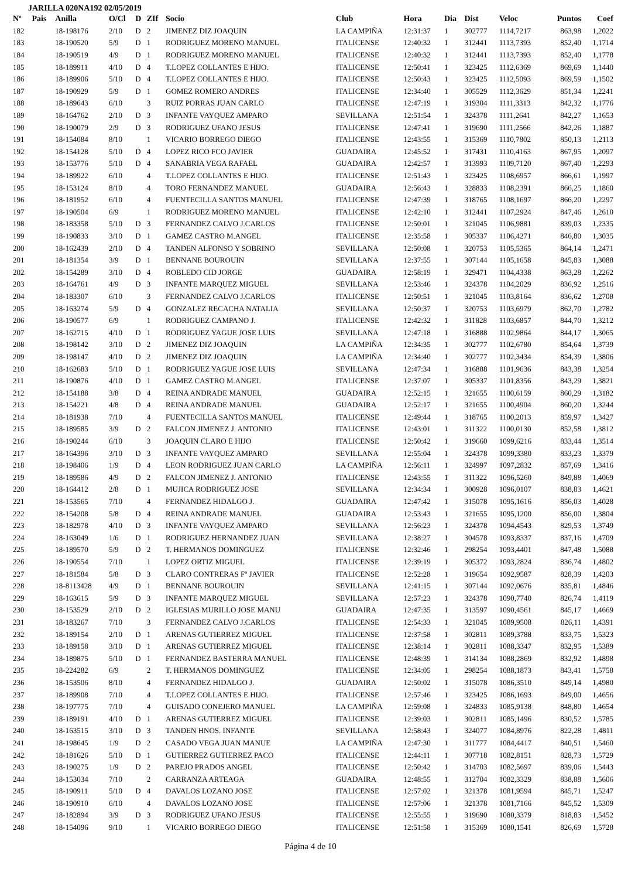JARILLA 020NA192 02/05/2019
| Nº | Pais | Anilla | O/Cl | D | ZIf | Socio | Club | Hora | Dia | Dist | Veloc | Puntos | Coef |
| --- | --- | --- | --- | --- | --- | --- | --- | --- | --- | --- | --- | --- | --- |
| 182 | | 18-198176 | 2/10 | D | 2 | JIMENEZ DIZ JOAQUIN | LA CAMPIÑA | 12:31:37 | 1 | 302777 | 1114,7217 | 863,98 | 1,2022 |
| 183 | | 18-190520 | 5/9 | D | 1 | RODRIGUEZ MORENO MANUEL | ITALICENSE | 12:40:32 | 1 | 312441 | 1113,7393 | 852,40 | 1,1714 |
| 184 | | 18-190519 | 4/9 | D | 1 | RODRIGUEZ MORENO MANUEL | ITALICENSE | 12:40:32 | 1 | 312441 | 1113,7393 | 852,40 | 1,1778 |
| 185 | | 18-189911 | 4/10 | D | 4 | T.LOPEZ COLLANTES E HIJO. | ITALICENSE | 12:50:41 | 1 | 323425 | 1112,6369 | 869,69 | 1,1440 |
| 186 | | 18-189906 | 5/10 | D | 4 | T.LOPEZ COLLANTES E HIJO. | ITALICENSE | 12:50:43 | 1 | 323425 | 1112,5093 | 869,59 | 1,1502 |
| 187 | | 18-190929 | 5/9 | D | 1 | GOMEZ ROMERO ANDRES | ITALICENSE | 12:34:40 | 1 | 305529 | 1112,3629 | 851,34 | 1,2241 |
| 188 | | 18-189643 | 6/10 | | 3 | RUIZ PORRAS JUAN CARLO | ITALICENSE | 12:47:19 | 1 | 319304 | 1111,3313 | 842,32 | 1,1776 |
| 189 | | 18-164762 | 2/10 | D | 3 | INFANTE VAYQUEZ AMPARO | SEVILLANA | 12:51:54 | 1 | 324378 | 1111,2641 | 842,27 | 1,1653 |
| 190 | | 18-190079 | 2/9 | D | 3 | RODRIGUEZ UFANO JESUS | ITALICENSE | 12:47:41 | 1 | 319690 | 1111,2566 | 842,26 | 1,1887 |
| 191 | | 18-154084 | 8/10 | | 1 | VICARIO BORREGO DIEGO | ITALICENSE | 12:43:55 | 1 | 315369 | 1110,7802 | 850,13 | 1,2113 |
| 192 | | 18-154128 | 5/10 | D | 4 | LOPEZ RICO FCO JAVIER | GUADAIRA | 12:45:52 | 1 | 317431 | 1110,4163 | 867,95 | 1,2097 |
| 193 | | 18-153776 | 5/10 | D | 4 | SANABRIA VEGA RAFAEL | GUADAIRA | 12:42:57 | 1 | 313993 | 1109,7120 | 867,40 | 1,2293 |
| 194 | | 18-189922 | 6/10 | | 4 | T.LOPEZ COLLANTES E HIJO. | ITALICENSE | 12:51:43 | 1 | 323425 | 1108,6957 | 866,61 | 1,1997 |
| 195 | | 18-153124 | 8/10 | | 4 | TORO FERNANDEZ MANUEL | GUADAIRA | 12:56:43 | 1 | 328833 | 1108,2391 | 866,25 | 1,1860 |
| 196 | | 18-181952 | 6/10 | | 4 | FUENTECILLA SANTOS MANUEL | ITALICENSE | 12:47:39 | 1 | 318765 | 1108,1697 | 866,20 | 1,2297 |
| 197 | | 18-190504 | 6/9 | | 1 | RODRIGUEZ MORENO MANUEL | ITALICENSE | 12:42:10 | 1 | 312441 | 1107,2924 | 847,46 | 1,2610 |
| 198 | | 18-183358 | 5/10 | D | 3 | FERNANDEZ CALVO J.CARLOS | ITALICENSE | 12:50:01 | 1 | 321045 | 1106,9881 | 839,03 | 1,2335 |
| 199 | | 18-190833 | 3/10 | D | 1 | GAMEZ CASTRO M.ANGEL | ITALICENSE | 12:35:58 | 1 | 305337 | 1106,4271 | 846,80 | 1,3035 |
| 200 | | 18-162439 | 2/10 | D | 4 | TANDEN ALFONSO Y SOBRINO | SEVILLANA | 12:50:08 | 1 | 320753 | 1105,5365 | 864,14 | 1,2471 |
| 201 | | 18-181354 | 3/9 | D | 1 | BENNANE BOUROUIN | SEVILLANA | 12:37:55 | 1 | 307144 | 1105,1658 | 845,83 | 1,3088 |
| 202 | | 18-154289 | 3/10 | D | 4 | ROBLEDO CID JORGE | GUADAIRA | 12:58:19 | 1 | 329471 | 1104,4338 | 863,28 | 1,2262 |
| 203 | | 18-164761 | 4/9 | D | 3 | INFANTE MARQUEZ MIGUEL | SEVILLANA | 12:53:46 | 1 | 324378 | 1104,2029 | 836,92 | 1,2516 |
| 204 | | 18-183307 | 6/10 | | 3 | FERNANDEZ CALVO J.CARLOS | ITALICENSE | 12:50:51 | 1 | 321045 | 1103,8164 | 836,62 | 1,2708 |
| 205 | | 18-163274 | 5/9 | D | 4 | GONZALEZ RECACHA NATALIA | SEVILLANA | 12:50:37 | 1 | 320753 | 1103,6979 | 862,70 | 1,2782 |
| 206 | | 18-190577 | 6/9 | | 1 | RODRIGUEZ CAMPANO J. | ITALICENSE | 12:42:32 | 1 | 311828 | 1103,6857 | 844,70 | 1,3212 |
| 207 | | 18-162715 | 4/10 | D | 1 | RODRIGUEZ YAGUE JOSE LUIS | SEVILLANA | 12:47:18 | 1 | 316888 | 1102,9864 | 844,17 | 1,3065 |
| 208 | | 18-198142 | 3/10 | D | 2 | JIMENEZ DIZ JOAQUIN | LA CAMPIÑA | 12:34:35 | 1 | 302777 | 1102,6780 | 854,64 | 1,3739 |
| 209 | | 18-198147 | 4/10 | D | 2 | JIMENEZ DIZ JOAQUIN | LA CAMPIÑA | 12:34:40 | 1 | 302777 | 1102,3434 | 854,39 | 1,3806 |
| 210 | | 18-162683 | 5/10 | D | 1 | RODRIGUEZ YAGUE JOSE LUIS | SEVILLANA | 12:47:34 | 1 | 316888 | 1101,9636 | 843,38 | 1,3254 |
| 211 | | 18-190876 | 4/10 | D | 1 | GAMEZ CASTRO M.ANGEL | ITALICENSE | 12:37:07 | 1 | 305337 | 1101,8356 | 843,29 | 1,3821 |
| 212 | | 18-154188 | 3/8 | D | 4 | REINA ANDRADE MANUEL | GUADAIRA | 12:52:15 | 1 | 321655 | 1100,6159 | 860,29 | 1,3182 |
| 213 | | 18-154221 | 4/8 | D | 4 | REINA ANDRADE MANUEL | GUADAIRA | 12:52:17 | 1 | 321655 | 1100,4904 | 860,20 | 1,3244 |
| 214 | | 18-181938 | 7/10 | | 4 | FUENTECILLA SANTOS MANUEL | ITALICENSE | 12:49:44 | 1 | 318765 | 1100,2013 | 859,97 | 1,3427 |
| 215 | | 18-189585 | 3/9 | D | 2 | FALCON JIMENEZ J. ANTONIO | ITALICENSE | 12:43:01 | 1 | 311322 | 1100,0130 | 852,58 | 1,3812 |
| 216 | | 18-190244 | 6/10 | | 3 | JOAQUIN CLARO E HIJO | ITALICENSE | 12:50:42 | 1 | 319660 | 1099,6216 | 833,44 | 1,3514 |
| 217 | | 18-164396 | 3/10 | D | 3 | INFANTE VAYQUEZ AMPARO | SEVILLANA | 12:55:04 | 1 | 324378 | 1099,3380 | 833,23 | 1,3379 |
| 218 | | 18-198406 | 1/9 | D | 4 | LEON RODRIGUEZ JUAN CARLO | LA CAMPIÑA | 12:56:11 | 1 | 324997 | 1097,2832 | 857,69 | 1,3416 |
| 219 | | 18-189586 | 4/9 | D | 2 | FALCON JIMENEZ J. ANTONIO | ITALICENSE | 12:43:55 | 1 | 311322 | 1096,5260 | 849,88 | 1,4069 |
| 220 | | 18-164412 | 2/8 | D | 1 | MUJICA RODRIGUEZ JOSE | SEVILLANA | 12:34:34 | 1 | 300928 | 1096,0107 | 838,83 | 1,4621 |
| 221 | | 18-153565 | 7/10 | | 4 | FERNANDEZ HIDALGO J. | GUADAIRA | 12:47:42 | 1 | 315078 | 1095,1616 | 856,03 | 1,4028 |
| 222 | | 18-154208 | 5/8 | D | 4 | REINA ANDRADE MANUEL | GUADAIRA | 12:53:43 | 1 | 321655 | 1095,1200 | 856,00 | 1,3804 |
| 223 | | 18-182978 | 4/10 | D | 3 | INFANTE VAYQUEZ AMPARO | SEVILLANA | 12:56:23 | 1 | 324378 | 1094,4543 | 829,53 | 1,3749 |
| 224 | | 18-163049 | 1/6 | D | 1 | RODRIGUEZ HERNANDEZ JUAN | SEVILLANA | 12:38:27 | 1 | 304578 | 1093,8337 | 837,16 | 1,4709 |
| 225 | | 18-189570 | 5/9 | D | 2 | T. HERMANOS DOMINGUEZ | ITALICENSE | 12:32:46 | 1 | 298254 | 1093,4401 | 847,48 | 1,5088 |
| 226 | | 18-190554 | 7/10 | | 1 | LOPEZ ORTIZ MIGUEL | ITALICENSE | 12:39:19 | 1 | 305372 | 1093,2824 | 836,74 | 1,4802 |
| 227 | | 18-181584 | 5/8 | D | 3 | CLARO CONTRERAS Fº JAVIER | ITALICENSE | 12:52:28 | 1 | 319654 | 1092,9587 | 828,39 | 1,4203 |
| 228 | | 18-8113428 | 4/9 | D | 1 | BENNANE BOUROUIN | SEVILLANA | 12:41:15 | 1 | 307144 | 1092,0676 | 835,81 | 1,4846 |
| 229 | | 18-163615 | 5/9 | D | 3 | INFANTE MARQUEZ MIGUEL | SEVILLANA | 12:57:23 | 1 | 324378 | 1090,7740 | 826,74 | 1,4119 |
| 230 | | 18-153529 | 2/10 | D | 2 | IGLESIAS MURILLO JOSE MANU | GUADAIRA | 12:47:35 | 1 | 313597 | 1090,4561 | 845,17 | 1,4669 |
| 231 | | 18-183267 | 7/10 | | 3 | FERNANDEZ CALVO J.CARLOS | ITALICENSE | 12:54:33 | 1 | 321045 | 1089,9508 | 826,11 | 1,4391 |
| 232 | | 18-189154 | 2/10 | D | 1 | ARENAS GUTIERREZ MIGUEL | ITALICENSE | 12:37:58 | 1 | 302811 | 1089,3788 | 833,75 | 1,5323 |
| 233 | | 18-189158 | 3/10 | D | 1 | ARENAS GUTIERREZ MIGUEL | ITALICENSE | 12:38:14 | 1 | 302811 | 1088,3347 | 832,95 | 1,5389 |
| 234 | | 18-189875 | 5/10 | D | 1 | FERNANDEZ BASTERRA MANUEL | ITALICENSE | 12:48:39 | 1 | 314134 | 1088,2869 | 832,92 | 1,4898 |
| 235 | | 18-224282 | 6/9 | | 2 | T. HERMANOS DOMINGUEZ | ITALICENSE | 12:34:05 | 1 | 298254 | 1088,1873 | 843,41 | 1,5758 |
| 236 | | 18-153506 | 8/10 | | 4 | FERNANDEZ HIDALGO J. | GUADAIRA | 12:50:02 | 1 | 315078 | 1086,3510 | 849,14 | 1,4980 |
| 237 | | 18-189908 | 7/10 | | 4 | T.LOPEZ COLLANTES E HIJO. | ITALICENSE | 12:57:46 | 1 | 323425 | 1086,1693 | 849,00 | 1,4656 |
| 238 | | 18-197775 | 7/10 | | 4 | GUISADO CONEJERO MANUEL | LA CAMPIÑA | 12:59:08 | 1 | 324833 | 1085,9138 | 848,80 | 1,4654 |
| 239 | | 18-189191 | 4/10 | D | 1 | ARENAS GUTIERREZ MIGUEL | ITALICENSE | 12:39:03 | 1 | 302811 | 1085,1496 | 830,52 | 1,5785 |
| 240 | | 18-163515 | 3/10 | D | 3 | TANDEN HNOS. INFANTE | SEVILLANA | 12:58:43 | 1 | 324077 | 1084,8976 | 822,28 | 1,4811 |
| 241 | | 18-198645 | 1/9 | D | 2 | CASADO VEGA JUAN MANUE | LA CAMPIÑA | 12:47:30 | 1 | 311777 | 1084,4417 | 840,51 | 1,5460 |
| 242 | | 18-181626 | 5/10 | D | 1 | GUTIERREZ GUTIERREZ PACO | ITALICENSE | 12:44:11 | 1 | 307718 | 1082,8151 | 828,73 | 1,5729 |
| 243 | | 18-190275 | 1/9 | D | 2 | PAREJO PRADOS ANGEL | ITALICENSE | 12:50:42 | 1 | 314703 | 1082,5697 | 839,06 | 1,5443 |
| 244 | | 18-153034 | 7/10 | | 2 | CARRANZA ARTEAGA | GUADAIRA | 12:48:55 | 1 | 312704 | 1082,3329 | 838,88 | 1,5606 |
| 245 | | 18-190911 | 5/10 | D | 4 | DAVALOS LOZANO JOSE | ITALICENSE | 12:57:02 | 1 | 321378 | 1081,9594 | 845,71 | 1,5247 |
| 246 | | 18-190910 | 6/10 | | 4 | DAVALOS LOZANO JOSE | ITALICENSE | 12:57:06 | 1 | 321378 | 1081,7166 | 845,52 | 1,5309 |
| 247 | | 18-182894 | 3/9 | D | 3 | RODRIGUEZ UFANO JESUS | ITALICENSE | 12:55:55 | 1 | 319690 | 1080,3379 | 818,83 | 1,5452 |
| 248 | | 18-154096 | 9/10 | | 1 | VICARIO BORREGO DIEGO | ITALICENSE | 12:51:58 | 1 | 315369 | 1080,1541 | 826,69 | 1,5728 |
Página 4 de 10